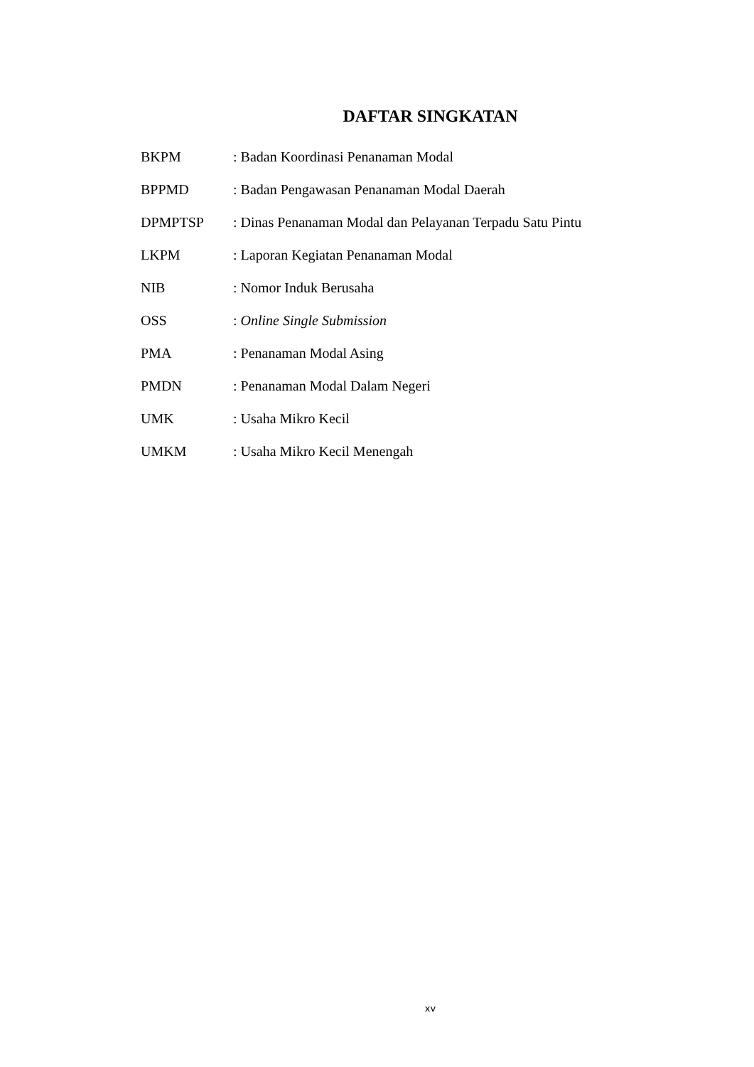DAFTAR SINGKATAN
| BKPM | : Badan Koordinasi Penanaman Modal |
| BPPMD | : Badan Pengawasan Penanaman Modal Daerah |
| DPMPTSP | : Dinas Penanaman Modal dan Pelayanan Terpadu Satu Pintu |
| LKPM | : Laporan Kegiatan Penanaman Modal |
| NIB | : Nomor Induk Berusaha |
| OSS | : Online Single Submission |
| PMA | : Penanaman Modal Asing |
| PMDN | : Penanaman Modal Dalam Negeri |
| UMK | : Usaha Mikro Kecil |
| UMKM | : Usaha Mikro Kecil Menengah |
xv